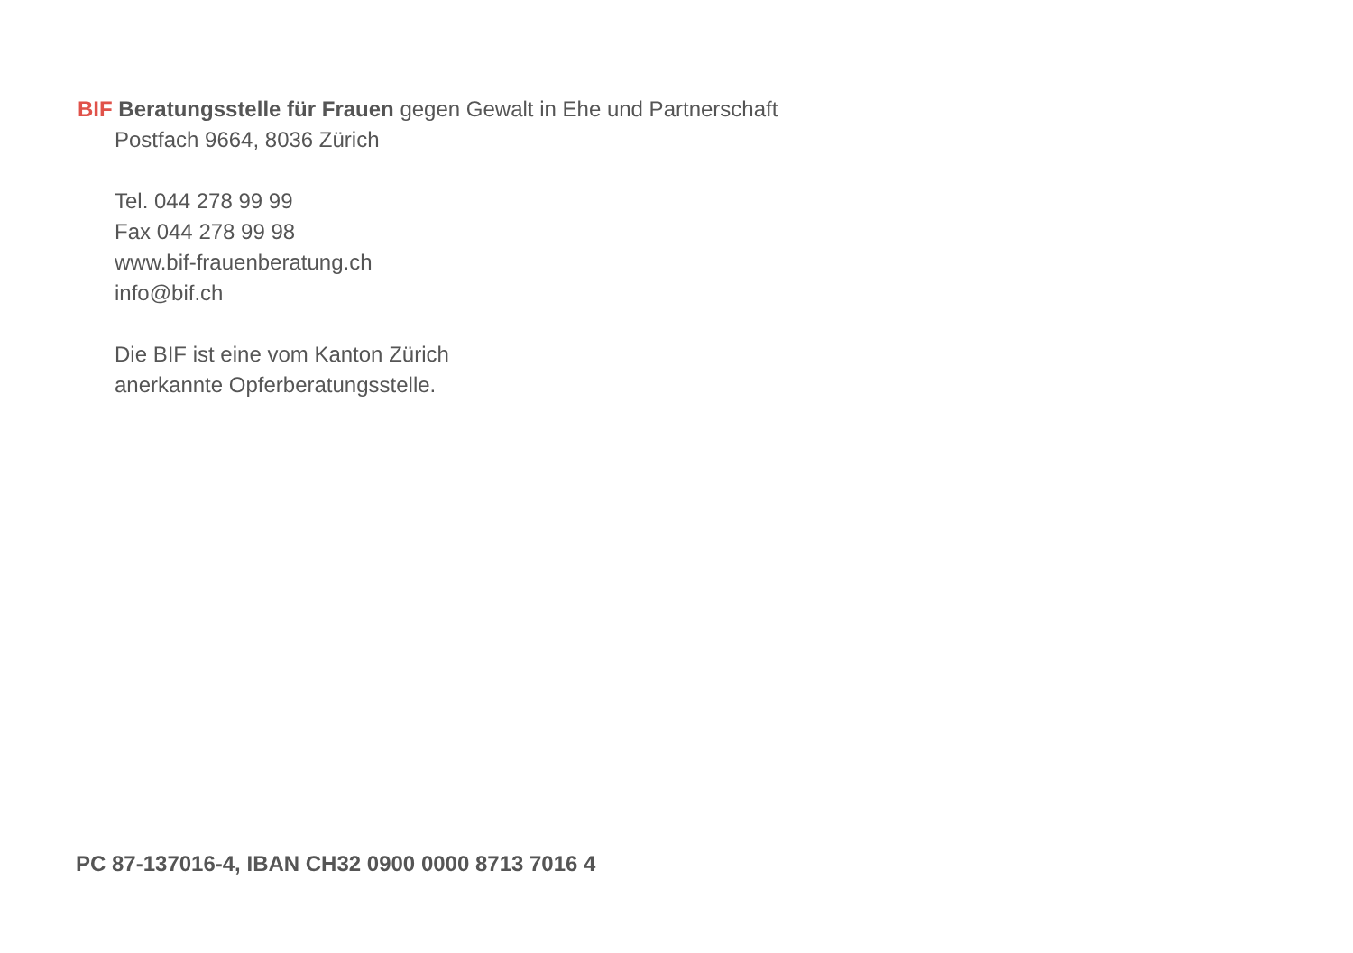BIF Beratungsstelle für Frauen gegen Gewalt in Ehe und Partnerschaft
Postfach 9664, 8036 Zürich
Tel. 044 278 99 99
Fax 044 278 99 98
www.bif-frauenberatung.ch
info@bif.ch
Die BIF ist eine vom Kanton Zürich
anerkannte Opferberatungsstelle.
PC 87-137016-4, IBAN CH32 0900 0000 8713 7016 4